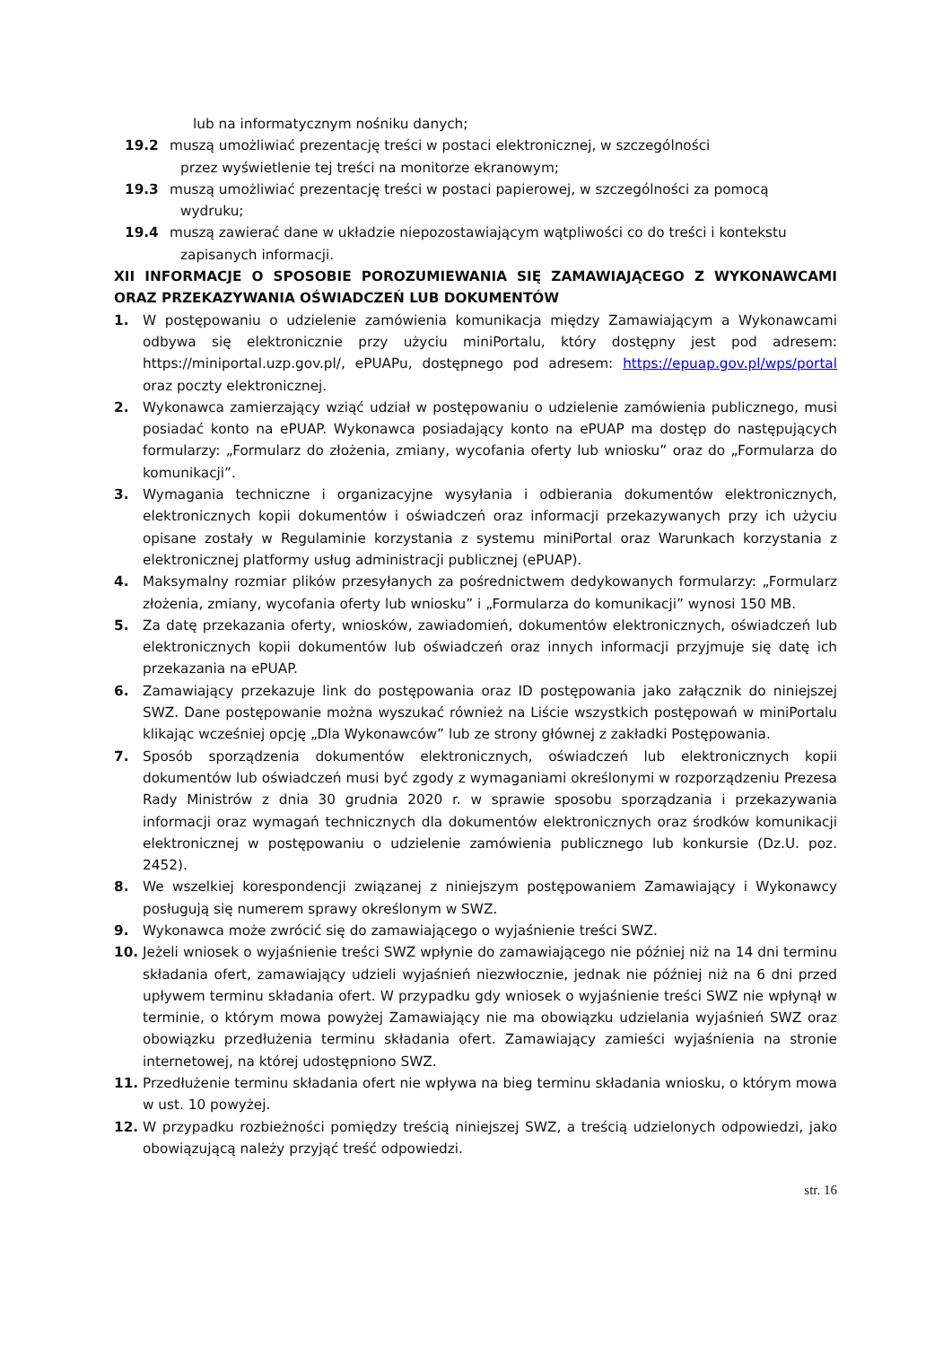lub na informatycznym nośniku danych;
19.2 muszą umożliwiać prezentację treści w postaci elektronicznej, w szczególności
przez wyświetlenie tej treści na monitorze ekranowym;
19.3 muszą umożliwiać prezentację treści w postaci papierowej, w szczególności za pomocą
wydruku;
19.4 muszą zawierać dane w układzie niepozostawiającym wątpliwości co do treści i kontekstu
zapisanych informacji.
XII INFORMACJE O SPOSOBIE POROZUMIEWANIA SIĘ ZAMAWIAJĄCEGO Z WYKONAWCAMI ORAZ PRZEKAZYWANIA OŚWIADCZEŃ LUB DOKUMENTÓW
1. W postępowaniu o udzielenie zamówienia komunikacja między Zamawiającym a Wykonawcami odbywa się elektronicznie przy użyciu miniPortalu, który dostępny jest pod adresem: https://miniportal.uzp.gov.pl/, ePUAPu, dostępnego pod adresem: https://epuap.gov.pl/wps/portal oraz poczty elektronicznej.
2. Wykonawca zamierzający wziąć udział w postępowaniu o udzielenie zamówienia publicznego, musi posiadać konto na ePUAP. Wykonawca posiadający konto na ePUAP ma dostęp do następujących formularzy: „Formularz do złożenia, zmiany, wycofania oferty lub wniosku” oraz do „Formularza do komunikacji”.
3. Wymagania techniczne i organizacyjne wysyłania i odbierania dokumentów elektronicznych, elektronicznych kopii dokumentów i oświadczeń oraz informacji przekazywanych przy ich użyciu opisane zostały w Regulaminie korzystania z systemu miniPortal oraz Warunkach korzystania z elektronicznej platformy usług administracji publicznej (ePUAP).
4. Maksymalny rozmiar plików przesyłanych za pośrednictwem dedykowanych formularzy: „Formularz złożenia, zmiany, wycofania oferty lub wniosku” i „Formularza do komunikacji” wynosi 150 MB.
5. Za datę przekazania oferty, wniosków, zawiadomień, dokumentów elektronicznych, oświadczeń lub elektronicznych kopii dokumentów lub oświadczeń oraz innych informacji przyjmuje się datę ich przekazania na ePUAP.
6. Zamawiający przekazuje link do postępowania oraz ID postępowania jako załącznik do niniejszej SWZ. Dane postępowanie można wyszukać również na Liście wszystkich postępowań w miniPortalu klikając wcześniej opcję „Dla Wykonawców” lub ze strony głównej z zakładki Postępowania.
7. Sposób sporządzenia dokumentów elektronicznych, oświadczeń lub elektronicznych kopii dokumentów lub oświadczeń musi być zgody z wymaganiami określonymi w rozporządzeniu Prezesa Rady Ministrów z dnia 30 grudnia 2020 r. w sprawie sposobu sporządzania i przekazywania informacji oraz wymagań technicznych dla dokumentów elektronicznych oraz środków komunikacji elektronicznej w postępowaniu o udzielenie zamówienia publicznego lub konkursie (Dz.U. poz. 2452).
8. We wszelkiej korespondencji związanej z niniejszym postępowaniem Zamawiający i Wykonawcy posługują się numerem sprawy określonym w SWZ.
9. Wykonawca może zwrócić się do zamawiającego o wyjaśnienie treści SWZ.
10. Jeżeli wniosek o wyjaśnienie treści SWZ wpłynie do zamawiającego nie później niż na 14 dni terminu składania ofert, zamawiający udzieli wyjaśnień niezwłocznie, jednak nie później niż na 6 dni przed upływem terminu składania ofert. W przypadku gdy wniosek o wyjaśnienie treści SWZ nie wpłynął w terminie, o którym mowa powyżej Zamawiający nie ma obowiązku udzielania wyjaśnień SWZ oraz obowiązku przedłużenia terminu składania ofert. Zamawiający zamieści wyjaśnienia na stronie internetowej, na której udostępniono SWZ.
11. Przedłużenie terminu składania ofert nie wpływa na bieg terminu składania wniosku, o którym mowa w ust. 10 powyżej.
12. W przypadku rozbieżności pomiędzy treścią niniejszej SWZ, a treścią udzielonych odpowiedzi, jako obowiązującą należy przyjąć treść odpowiedzi.
str. 16